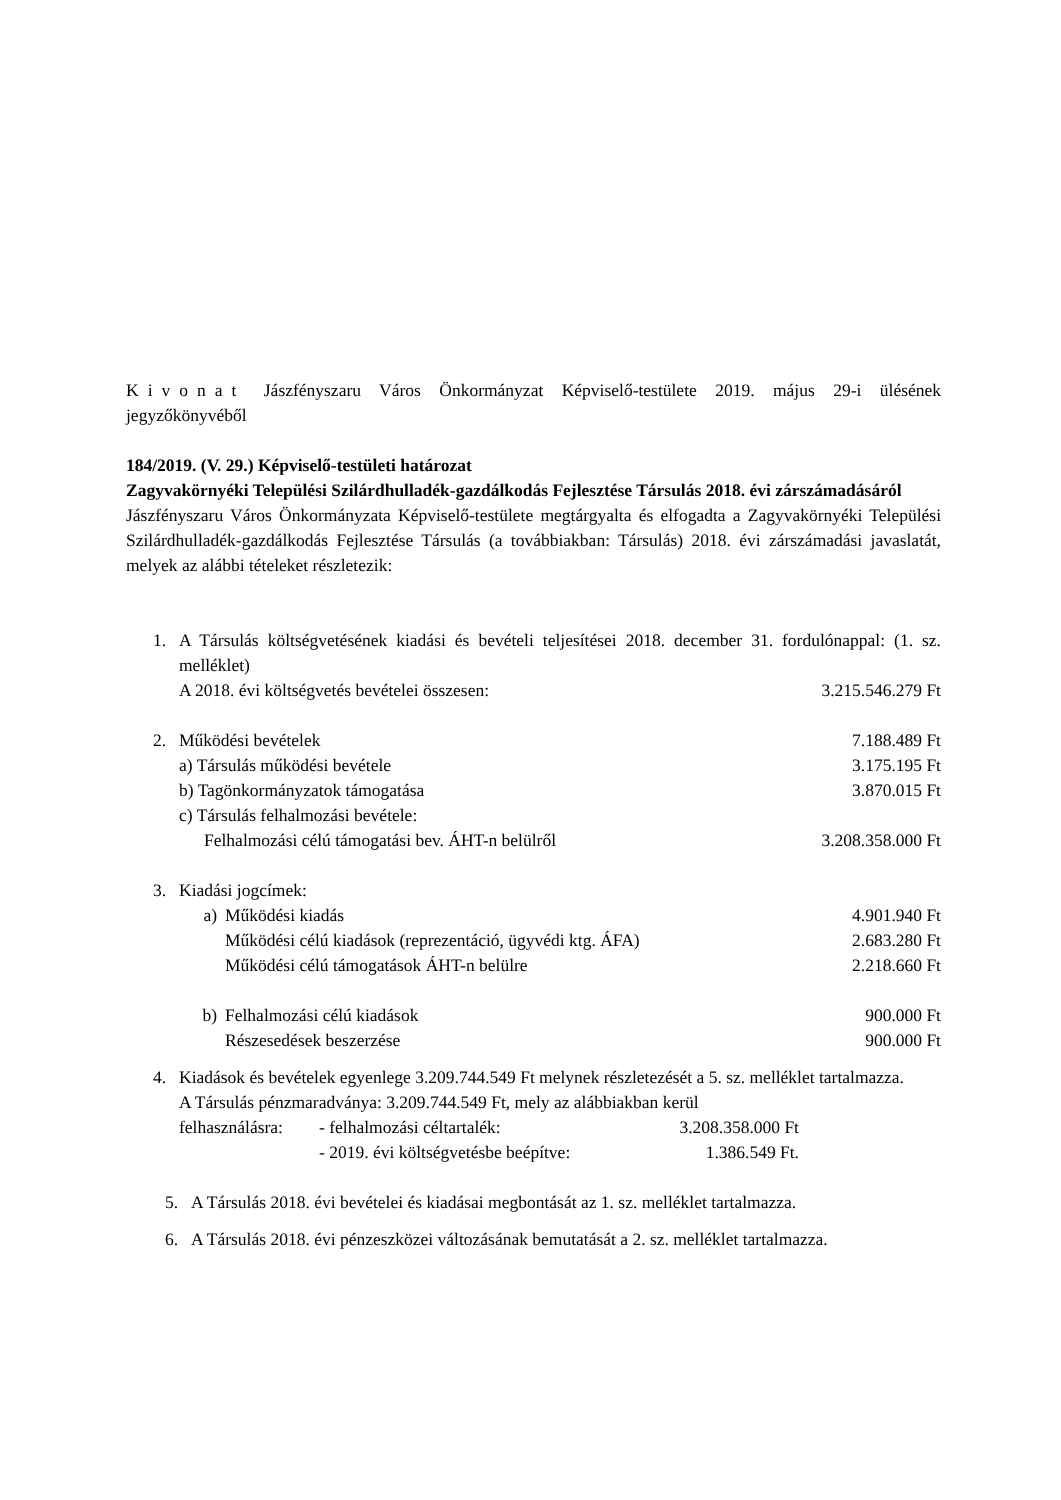Kivonat Jászfényszaru Város Önkormányzat Képviselő-testülete 2019. május 29-i ülésének jegyzőkönyvéből
184/2019. (V. 29.) Képviselő-testületi határozat
Zagyvakörnyéki Települési Szilárdhulladék-gazdálkodás Fejlesztése Társulás 2018. évi zárszámadásáról
Jászfényszaru Város Önkormányzata Képviselő-testülete megtárgyalta és elfogadta a Zagyvakörnyéki Települési Szilárdhulladék-gazdálkodás Fejlesztése Társulás (a továbbiakban: Társulás) 2018. évi zárszámadási javaslatát, melyek az alábbi tételeket részletezik:
1. A Társulás költségvetésének kiadási és bevételi teljesítései 2018. december 31. fordulónappal: (1. sz. melléklet)
A 2018. évi költségvetés bevételei összesen: 3.215.546.279 Ft
2. Működési bevételek 7.188.489 Ft
a) Társulás működési bevétele 3.175.195 Ft
b) Tagönkormányzatok támogatása 3.870.015 Ft
c) Társulás felhalmozási bevétele:
Felhalmozási célú támogatási bev. ÁHT-n belülről 3.208.358.000 Ft
3. Kiadási jogcímek:
a) Működési kiadás 4.901.940 Ft
Működési célú kiadások (reprezentáció, ügyvédi ktg. ÁFA) 2.683.280 Ft
Működési célú támogatások ÁHT-n belülre 2.218.660 Ft
b) Felhalmozási célú kiadások 900.000 Ft
Részesedések beszerzése 900.000 Ft
4. Kiadások és bevételek egyenlege 3.209.744.549 Ft melynek részletezését a 5. sz. melléklet tartalmazza.
A Társulás pénzmaradványa: 3.209.744.549 Ft, mely az alábbiakban kerül
felhasználásra: - felhalmozási céltartalék: 3.208.358.000 Ft
- 2019. évi költségvetésbe beépítve: 1.386.549 Ft.
5. A Társulás 2018. évi bevételei és kiadásai megbontását az 1. sz. melléklet tartalmazza.
6. A Társulás 2018. évi pénzeszközei változásának bemutatását a 2. sz. melléklet tartalmazza.